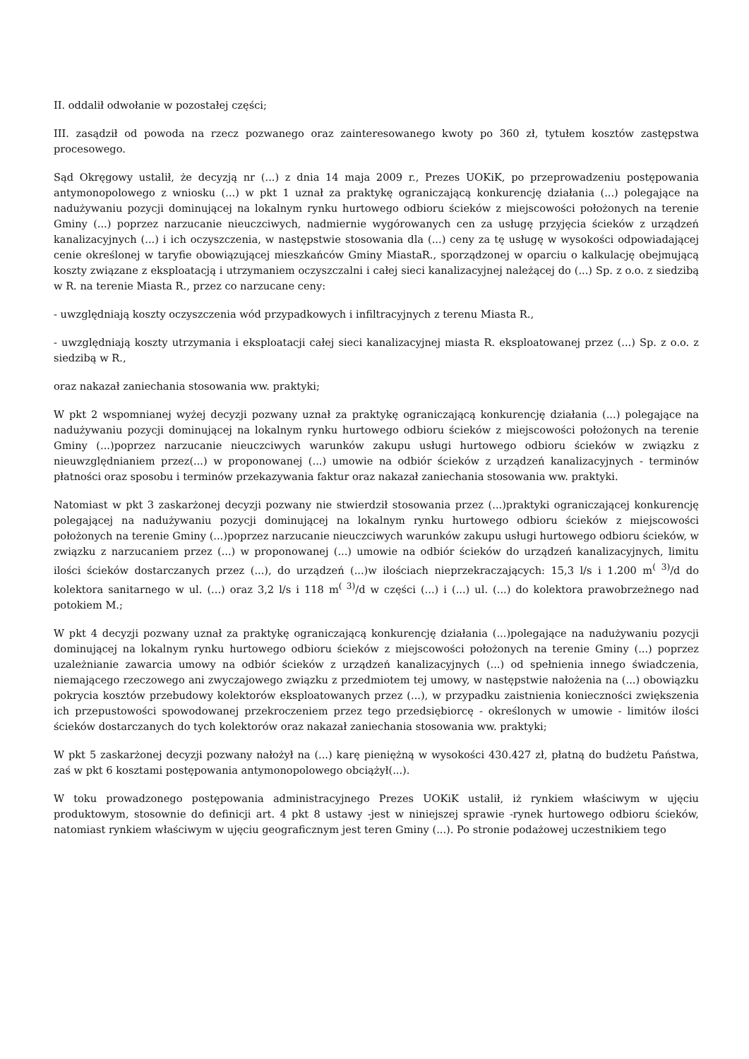II. oddalił odwołanie w pozostałej części;
III. zasądził od powoda na rzecz pozwanego oraz zainteresowanego kwoty po 360 zł, tytułem kosztów zastępstwa procesowego.
Sąd Okręgowy ustalił, że decyzją nr (...) z dnia 14 maja 2009 r., Prezes UOKiK, po przeprowadzeniu postępowania antymonopolowego z wniosku (...) w pkt 1 uznał za praktykę ograniczającą konkurencję działania (...) polegające na nadużywaniu pozycji dominującej na lokalnym rynku hurtowego odbioru ścieków z miejscowości położonych na terenie Gminy (...) poprzez narzucanie nieuczciwych, nadmiernie wygórowanych cen za usługę przyjęcia ścieków z urządzeń kanalizacyjnych (...) i ich oczyszczenia, w następstwie stosowania dla (...) ceny za tę usługę w wysokości odpowiadającej cenie określonej w taryfie obowiązującej mieszkańców Gminy MiastaR., sporządzonej w oparciu o kalkulację obejmującą koszty związane z eksploatacją i utrzymaniem oczyszczalni i całej sieci kanalizacyjnej należącej do (...) Sp. z o.o. z siedzibą w R. na terenie Miasta R., przez co narzucane ceny:
- uwzględniają koszty oczyszczenia wód przypadkowych i infiltracyjnych z terenu Miasta R.,
- uwzględniają koszty utrzymania i eksploatacji całej sieci kanalizacyjnej miasta R. eksploatowanej przez (...) Sp. z o.o. z siedzibą w R.,
oraz nakazał zaniechania stosowania ww. praktyki;
W pkt 2 wspomnianej wyżej decyzji pozwany uznał za praktykę ograniczającą konkurencję działania (...) polegające na nadużywaniu pozycji dominującej na lokalnym rynku hurtowego odbioru ścieków z miejscowości położonych na terenie Gminy (...)poprzez narzucanie nieuczciwych warunków zakupu usługi hurtowego odbioru ścieków w związku z nieuwzględnianiem przez(...) w proponowanej (...) umowie na odbiór ścieków z urządzeń kanalizacyjnych - terminów płatności oraz sposobu i terminów przekazywania faktur oraz nakazał zaniechania stosowania ww. praktyki.
Natomiast w pkt 3 zaskarżonej decyzji pozwany nie stwierdził stosowania przez (...)praktyki ograniczającej konkurencję polegającej na nadużywaniu pozycji dominującej na lokalnym rynku hurtowego odbioru ścieków z miejscowości położonych na terenie Gminy (...)poprzez narzucanie nieuczciwych warunków zakupu usługi hurtowego odbioru ścieków, w związku z narzucaniem przez (...) w proponowanej (...) umowie na odbiór ścieków do urządzeń kanalizacyjnych, limitu ilości ścieków dostarczanych przez (...), do urządzeń (...)w ilościach nieprzekraczających: 15,3 l/s i 1.200 m<sup>( 3)</sup>/d do kolektora sanitarnego w ul. (...) oraz 3,2 l/s i 118 m<sup>( 3)</sup>/d w części (...) i (...) ul. (...) do kolektora prawobrzeżnego nad potokiem M.;
W pkt 4 decyzji pozwany uznał za praktykę ograniczającą konkurencję działania (...)polegające na nadużywaniu pozycji dominującej na lokalnym rynku hurtowego odbioru ścieków z miejscowości położonych na terenie Gminy (...) poprzez uzależnianie zawarcia umowy na odbiór ścieków z urządzeń kanalizacyjnych (...) od spełnienia innego świadczenia, niemającego rzeczowego ani zwyczajowego związku z przedmiotem tej umowy, w następstwie nałożenia na (...) obowiązku pokrycia kosztów przebudowy kolektorów eksploatowanych przez (...), w przypadku zaistnienia konieczności zwiększenia ich przepustowości spowodowanej przekroczeniem przez tego przedsiębiorcę - określonych w umowie - limitów ilości ścieków dostarczanych do tych kolektorów oraz nakazał zaniechania stosowania ww. praktyki;
W pkt 5 zaskarżonej decyzji pozwany nałożył na (...) karę pieniężną w wysokości 430.427 zł, płatną do budżetu Państwa, zaś w pkt 6 kosztami postępowania antymonopolowego obciążył(...).
W toku prowadzonego postępowania administracyjnego Prezes UOKiK ustalił, iż rynkiem właściwym w ujęciu produktowym, stosownie do definicji art. 4 pkt 8 ustawy -jest w niniejszej sprawie -rynek hurtowego odbioru ścieków, natomiast rynkiem właściwym w ujęciu geograficznym jest teren Gminy (...). Po stronie podażowej uczestnikiem tego